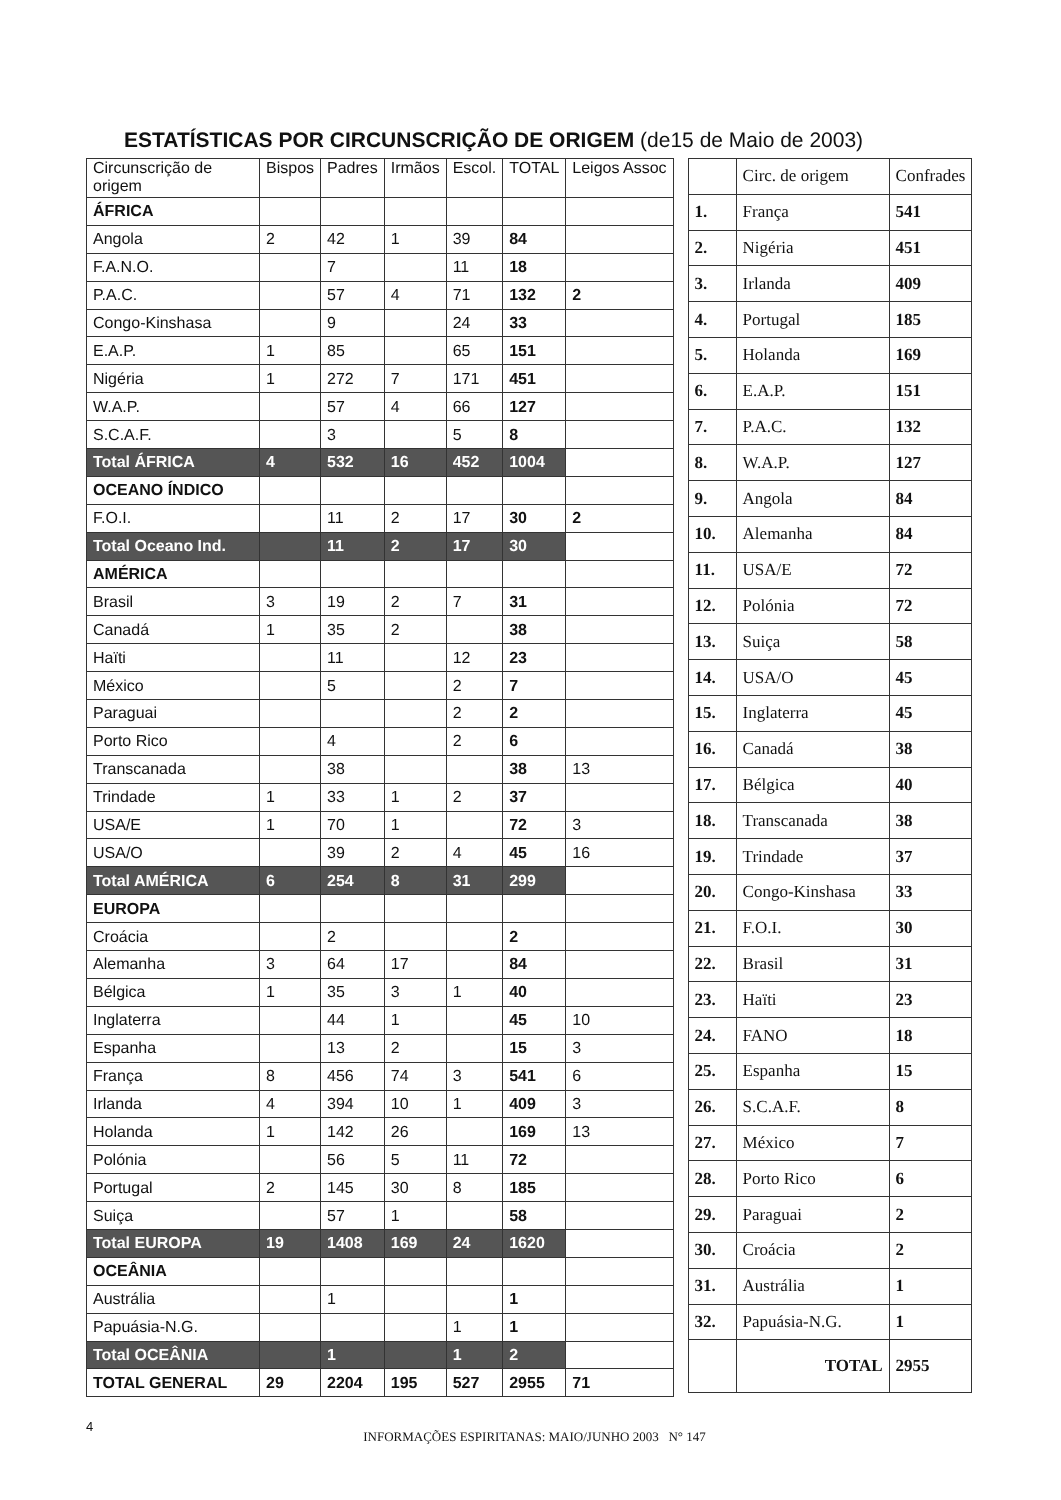ESTATÍSTICAS POR CIRCUNSCRIÇÃO DE ORIGEM (de15 de Maio de 2003)
| Circunscrição de origem | Bispos | Padres | Irmãos | Escol. | TOTAL | Leigos Assoc |
| --- | --- | --- | --- | --- | --- | --- |
| ÁFRICA | | | | | | |
| Angola | 2 | 42 | 1 | 39 | 84 | |
| F.A.N.O. | | 7 | | 11 | 18 | |
| P.A.C. | | 57 | 4 | 71 | 132 | 2 |
| Congo-Kinshasa | | 9 | | 24 | 33 | |
| E.A.P. | 1 | 85 | | 65 | 151 | |
| Nigéria | 1 | 272 | 7 | 171 | 451 | |
| W.A.P. | | 57 | 4 | 66 | 127 | |
| S.C.A.F. | | 3 | | 5 | 8 | |
| Total ÁFRICA | 4 | 532 | 16 | 452 | 1004 | |
| OCEANO ÍNDICO | | | | | | |
| F.O.I. | | 11 | 2 | 17 | 30 | 2 |
| Total Oceano Ind. | | 11 | 2 | 17 | 30 | |
| AMÉRICA | | | | | | |
| Brasil | 3 | 19 | 2 | 7 | 31 | |
| Canadá | 1 | 35 | 2 | | 38 | |
| Haïti | | 11 | | 12 | 23 | |
| México | | 5 | | 2 | 7 | |
| Paraguai | | | | 2 | 2 | |
| Porto Rico | | 4 | | 2 | 6 | |
| Transcanada | | 38 | | | 38 | 13 |
| Trindade | 1 | 33 | 1 | 2 | 37 | |
| USA/E | 1 | 70 | 1 | | 72 | 3 |
| USA/O | | 39 | 2 | 4 | 45 | 16 |
| Total AMÉRICA | 6 | 254 | 8 | 31 | 299 | |
| EUROPA | | | | | | |
| Croácia | | 2 | | | 2 | |
| Alemanha | 3 | 64 | 17 | | 84 | |
| Bélgica | 1 | 35 | 3 | 1 | 40 | |
| Inglaterra | | 44 | 1 | | 45 | 10 |
| Espanha | | 13 | 2 | | 15 | 3 |
| França | 8 | 456 | 74 | 3 | 541 | 6 |
| Irlanda | 4 | 394 | 10 | 1 | 409 | 3 |
| Holanda | 1 | 142 | 26 | | 169 | 13 |
| Polónia | | 56 | 5 | 11 | 72 | |
| Portugal | 2 | 145 | 30 | 8 | 185 | |
| Suiça | | 57 | 1 | | 58 | |
| Total EUROPA | 19 | 1408 | 169 | 24 | 1620 | |
| OCEÂNIA | | | | | | |
| Austrália | | 1 | | | 1 | |
| Papuásia-N.G. | | | | 1 | 1 | |
| Total OCEÂNIA | | 1 | | 1 | 2 | |
| TOTAL GENERAL | 29 | 2204 | 195 | 527 | 2955 | 71 |
| | Circ. de origem | Confrades |
| --- | --- | --- |
| 1. | França | 541 |
| 2. | Nigéria | 451 |
| 3. | Irlanda | 409 |
| 4. | Portugal | 185 |
| 5. | Holanda | 169 |
| 6. | E.A.P. | 151 |
| 7. | P.A.C. | 132 |
| 8. | W.A.P. | 127 |
| 9. | Angola | 84 |
| 10. | Alemanha | 84 |
| 11. | USA/E | 72 |
| 12. | Polónia | 72 |
| 13. | Suiça | 58 |
| 14. | USA/O | 45 |
| 15. | Inglaterra | 45 |
| 16. | Canadá | 38 |
| 17. | Bélgica | 40 |
| 18. | Transcanada | 38 |
| 19. | Trindade | 37 |
| 20. | Congo-Kinshasa | 33 |
| 21. | F.O.I. | 30 |
| 22. | Brasil | 31 |
| 23. | Haïti | 23 |
| 24. | FANO | 18 |
| 25. | Espanha | 15 |
| 26. | S.C.A.F. | 8 |
| 27. | México | 7 |
| 28. | Porto Rico | 6 |
| 29. | Paraguai | 2 |
| 30. | Croácia | 2 |
| 31. | Austrália | 1 |
| 32. | Papuásia-N.G. | 1 |
| | TOTAL | 2955 |
4 INFORMAÇÕES ESPIRITANAS: MAIO/JUNHO 2003 N° 147